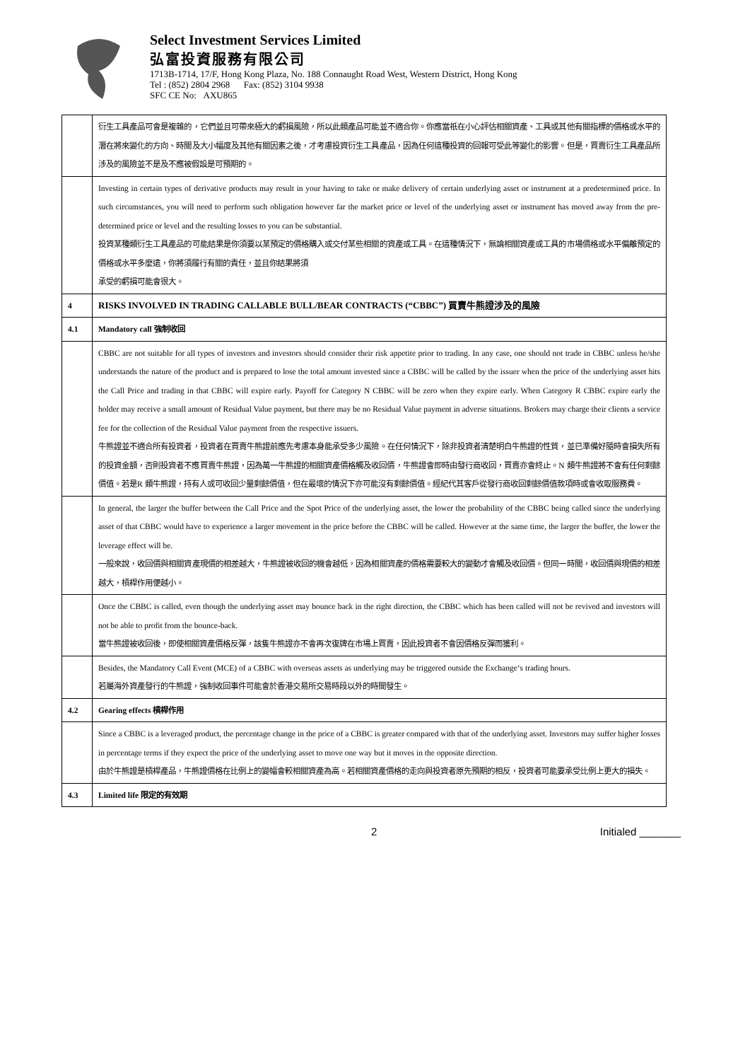Select Investment Services Limited
弘富投資服務有限公司
1713B-1714, 17/F, Hong Kong Plaza, No. 188 Connaught Road West, Western District, Hong Kong
Tel : (852) 2804 2968 Fax: (852) 3104 9938
SFC CE No: AXU865
| | 衍生工具產品可會是複雜的，它們並且可帶來極大的虧損風險，所以此類產品可能並不適合你。你應當祇在小心評估相關資產、工具或其他有關指標的價格或水平的潛在將來變化的方向、時間及大小幅度及其他有關因素之後，才考慮投資衍生工具產品，因為任何這種投資的回報可受此等變化的影響。但是，買賣衍生工具產品所涉及的風險並不是及不應被假設是可預期的。 |
| | Investing in certain types of derivative products may result in your having to take or make delivery of certain underlying asset or instrument at a predetermined price. In such circumstances, you will need to perform such obligation however far the market price or level of the underlying asset or instrument has moved away from the pre-determined price or level and the resulting losses to you can be substantial. 投資某種類衍生工具產品的可能結果是你須要以某預定的價格購入或交付某些相關的資產或工具。在這種情況下，無論相關資產或工具的市場價格或水平偏離預定的價格或水平多麼遠，你將須履行有關的責任，並且你結果將須 承受的虧損可能會很大。 |
| 4 | RISKS INVOLVED IN TRADING CALLABLE BULL/BEAR CONTRACTS (“CBBC”) 買賣牛熊證涉及的風險 |
| 4.1 | Mandatory call 強制收回 |
| | CBBC are not suitable for all types of investors and investors should consider their risk appetite prior to trading. In any case, one should not trade in CBBC unless he/she understands the nature of the product and is prepared to lose the total amount invested since a CBBC will be called by the issuer when the price of the underlying asset hits the Call Price and trading in that CBBC will expire early. Payoff for Category N CBBC will be zero when they expire early. When Category R CBBC expire early the holder may receive a small amount of Residual Value payment, but there may be no Residual Value payment in adverse situations. Brokers may charge their clients a service fee for the collection of the Residual Value payment from the respective issuers. 牛熊證並不適合所有投資者，投資者在買賣牛熊證前應先考慮本身能承受多少風險。在任何情況下，除非投資者清楚明白牛熊證的性質，並已準備好隨時會損失所有的投資金額，否則投資者不應買賣牛熊證，因為萬一牛熊證的相關資產價格觸及收回價，牛熊證會即時由發行商收回，買賣亦會終止。N 類牛熊證將不會有任何剩餘價值。若是R 類牛熊證，持有人或可收回少量剩餘價值，但在最壞的情況下亦可能沒有剩餘價值。經紀代其客戶從發行商收回剩餘價值款項時或會收取服務費。 |
| | In general, the larger the buffer between the Call Price and the Spot Price of the underlying asset, the lower the probability of the CBBC being called since the underlying asset of that CBBC would have to experience a larger movement in the price before the CBBC will be called. However at the same time, the larger the buffer, the lower the leverage effect will be. 一般來說，收回價與相關資產現價的相差越大，牛熊證被收回的機會越低，因為相關資產的價格需要較大的變動才會觸及收回價。但同一時間，收回價與現價的相差越大，槓桿作用便越小。 |
| | Once the CBBC is called, even though the underlying asset may bounce back in the right direction, the CBBC which has been called will not be revived and investors will not be able to profit from the bounce-back. 當牛熊證被收回後，即使相關資產價格反彈，該隻牛熊證亦不會再次復牌在市場上買賣，因此投資者不會因價格反彈而獲利。 |
| | Besides, the Mandatory Call Event (MCE) of a CBBC with overseas assets as underlying may be triggered outside the Exchange‘s trading hours. 若屬海外資產發行的牛熊證，強制收回事件可能會於香港交易所交易時段以外的時間發生。 |
| 4.2 | Gearing effects 槓桿作用 |
| | Since a CBBC is a leveraged product, the percentage change in the price of a CBBC is greater compared with that of the underlying asset. Investors may suffer higher losses in percentage terms if they expect the price of the underlying asset to move one way but it moves in the opposite direction. 由於牛熊證是槓桿產品，牛熊證價格在比例上的變幅會較相關資產為高。若相關資產價格的走向與投資者原先預期的相反，投資者可能要承受比例上更大的損失。 |
| 4.3 | Limited life 限定的有效期 |
2 Initialed _______